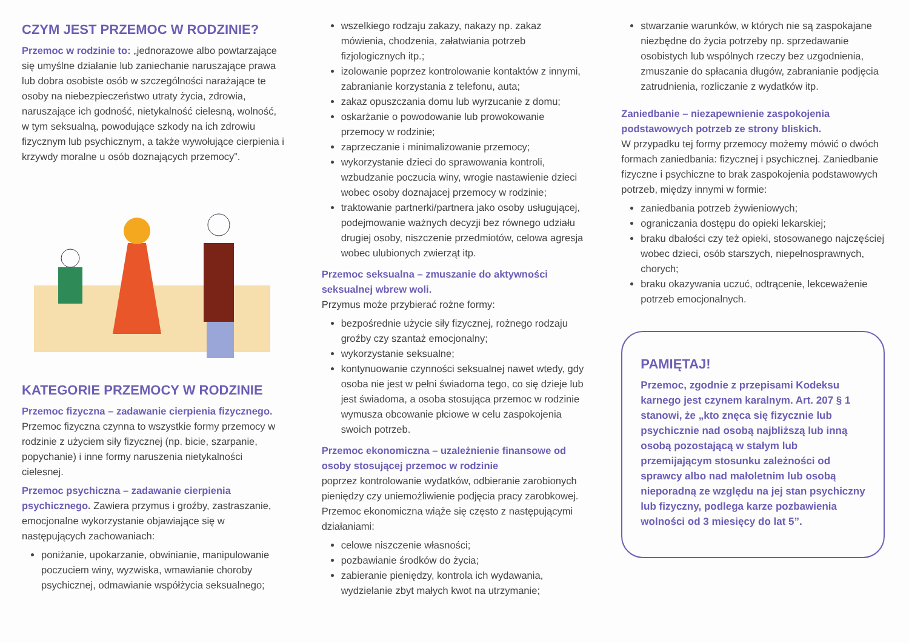CZYM JEST PRZEMOC W RODZINIE?
Przemoc w rodzinie to: „jednorazowe albo powtarzające się umyślne działanie lub zaniechanie naruszające prawa lub dobra osobiste osób w szczególności narażające te osoby na niebezpieczeństwo utraty życia, zdrowia, naruszające ich godność, nietykalność cielesną, wolność, w tym seksualną, powodujące szkody na ich zdrowiu fizycznym lub psychicznym, a także wywołujące cierpienia i krzywdy moralne u osób doznających przemocy”.
KATEGORIE PRZEMOCY W RODZINIE
Przemoc fizyczna – zadawanie cierpienia fizycznego. Przemoc fizyczna czynna to wszystkie formy przemocy w rodzinie z użyciem siły fizycznej (np. bicie, szarpanie, popychanie) i inne formy naruszenia nietykalności cielesnej.
Przemoc psychiczna – zadawanie cierpienia psychicznego. Zawiera przymus i groźby, zastraszanie, emocjonalne wykorzystanie objawiające się w następujących zachowaniach:
poniżanie, upokarzanie, obwinianie, manipulowanie poczuciem winy, wyzwiska, wmawianie choroby psychicznej, odmawianie współżycia seksualnego;
wszelkiego rodzaju zakazy, nakazy np. zakaz mówienia, chodzenia, załatwiania potrzeb fizjologicznych itp.;
izolowanie poprzez kontrolowanie kontaktów z innymi, zabranianie korzystania z telefonu, auta;
zakaz opuszczania domu lub wyrzucanie z domu;
oskarżanie o powodowanie lub prowokowanie przemocy w rodzinie;
zaprzeczanie i minimalizowanie przemocy;
wykorzystanie dzieci do sprawowania kontroli, wzbudzanie poczucia winy, wrogie nastawienie dzieci wobec osoby doznajacej przemocy w rodzinie;
traktowanie partnerki/partnera jako osoby usługującej, podejmowanie ważnych decyzji bez równego udziału drugiej osoby, niszczenie przedmiotów, celowa agresja wobec ulubionych zwierząt itp.
Przemoc seksualna – zmuszanie do aktywności seksualnej wbrew woli.
Przymus może przybierać rożne formy:
bezpośrednie użycie siły fizycznej, rożnego rodzaju groźby czy szantaż emocjonalny;
wykorzystanie seksualne;
kontynuowanie czynności seksualnej nawet wtedy, gdy osoba nie jest w pełni świadoma tego, co się dzieje lub jest świadoma, a osoba stosująca przemoc w rodzinie wymusza obcowanie płciowe w celu zaspokojenia swoich potrzeb.
Przemoc ekonomiczna – uzależnienie finansowe od osoby stosującej przemoc w rodzinie
poprzez kontrolowanie wydatków, odbieranie zarobionych pieniędzy czy uniemożliwienie podjęcia pracy zarobkowej. Przemoc ekonomiczna wiąże się często z następującymi działaniami:
celowe niszczenie własności;
pozbawianie środków do życia;
zabieranie pieniędzy, kontrola ich wydawania, wydzielanie zbyt małych kwot na utrzymanie;
stwarzanie warunków, w których nie są zaspokajane niezbędne do życia potrzeby np. sprzedawanie osobistych lub wspólnych rzeczy bez uzgodnienia, zmuszanie do spłacania długów, zabranianie podjęcia zatrudnienia, rozliczanie z wydatków itp.
Zaniedbanie – niezapewnienie zaspokojenia podstawowych potrzeb ze strony bliskich.
W przypadku tej formy przemocy możemy mówić o dwóch formach zaniedbania: fizycznej i psychicznej. Zaniedbanie fizyczne i psychiczne to brak zaspokojenia podstawowych potrzeb, między innymi w formie:
zaniedbania potrzeb żywieniowych;
ograniczania dostępu do opieki lekarskiej;
braku dbałości czy też opieki, stosowanego najczęściej wobec dzieci, osób starszych, niepełnosprawnych, chorych;
braku okazywania uczuć, odtrącenie, lekceważenie potrzeb emocjonalnych.
PAMIĘTAJ!
Przemoc, zgodnie z przepisami Kodeksu karnego jest czynem karalnym. Art. 207 § 1 stanowi, że „kto znęca się fizycznie lub psychicznie nad osobą najbliższą lub inną osobą pozostającą w stałym lub przemijającym stosunku zależności od sprawcy albo nad małoletnim lub osobą nieporadną ze względu na jej stan psychiczny lub fizyczny, podlega karze pozbawienia wolności od 3 miesięcy do lat 5”.